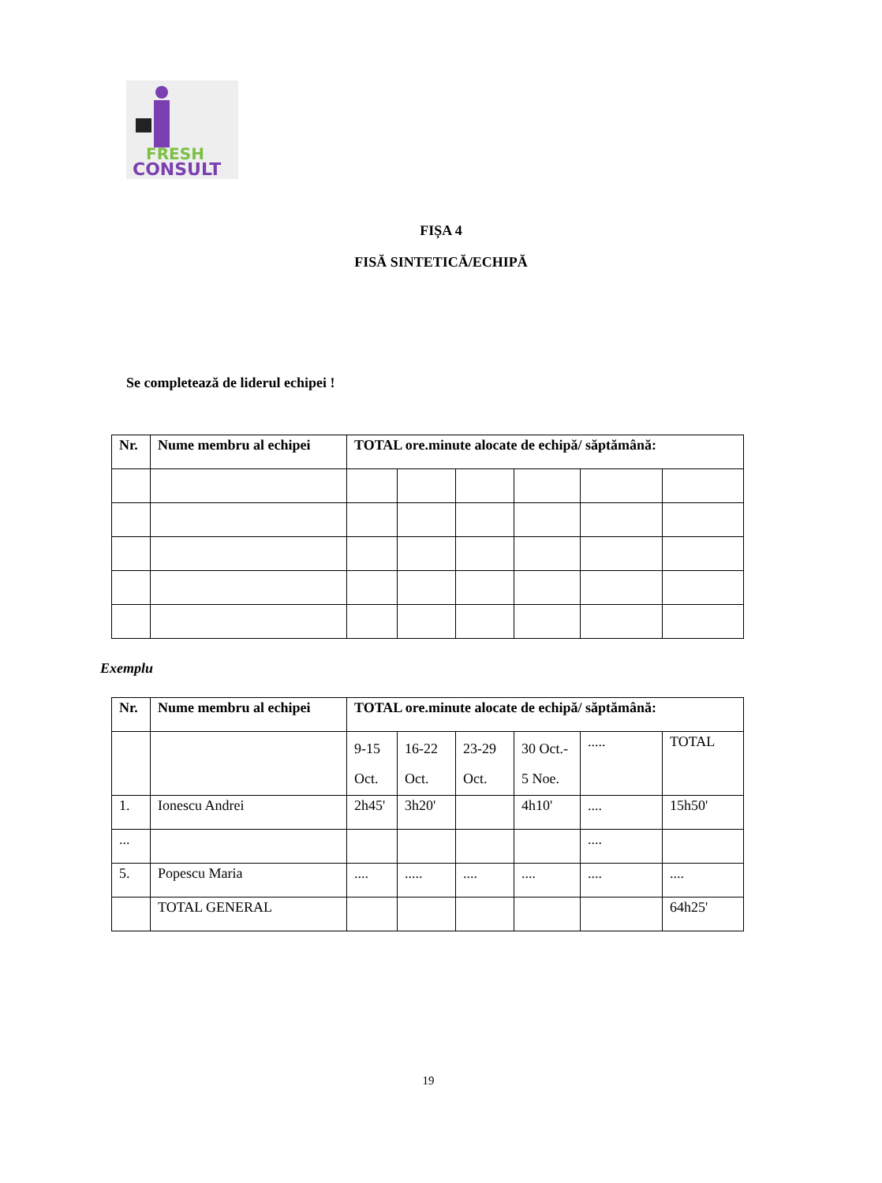FRESH
CONSULT
FIȘA 4
FISĂ SINTETICĂ/ECHIPĂ
Se completează de liderul echipei !
| Nr. | Nume membru al echipei | TOTAL ore.minute alocate de echipă/ săptămână: | | | | | |
| --- | --- | --- | --- | --- | --- | --- | --- |
Exemplu
| Nr. | Nume membru al echipei | TOTAL ore.minute alocate de echipă/ săptămână: | | | | | |
| --- | --- | --- | --- | --- | --- | --- | --- |
| | | 9-15 Oct. | 16-22 Oct. | 23-29 Oct. | 30 Oct.- 5 Noe. | ..... | TOTAL |
| 1. | Ionescu Andrei | 2h45' | 3h20' | | 4h10' | .... | 15h50' |
| ... | | | | | | .... | |
| 5. | Popescu Maria | .... | ..... | .... | .... | .... | .... |
| | TOTAL GENERAL | | | | | | 64h25' |
19